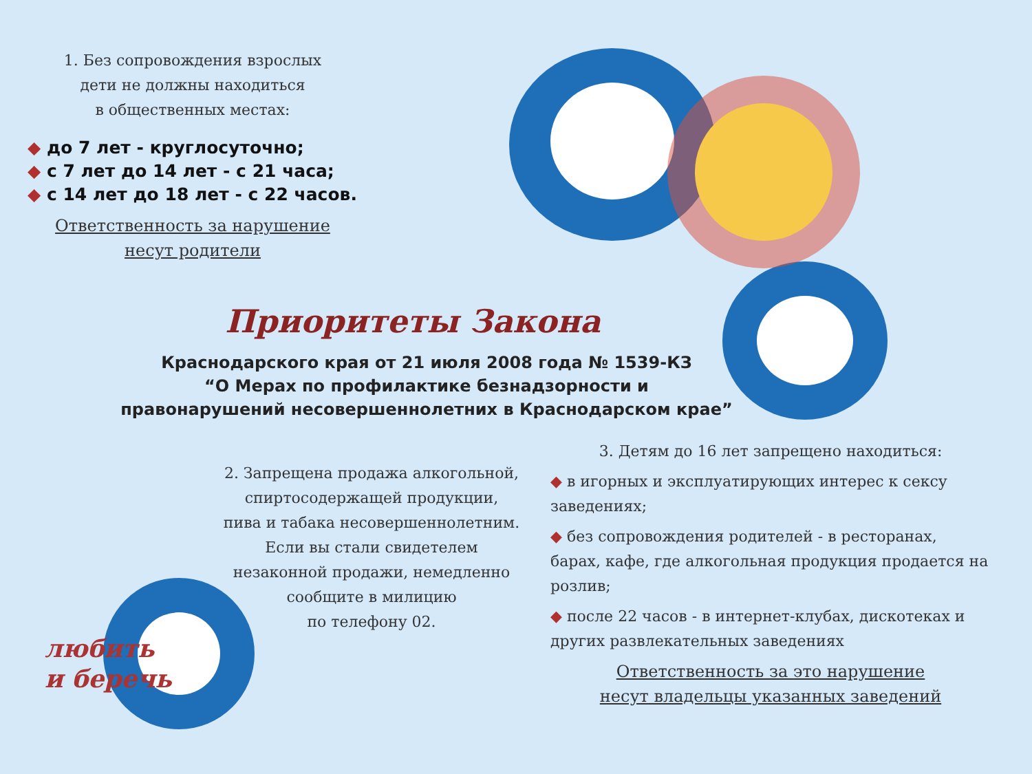1. Без сопровождения взрослых
дети не должны находиться
в общественных местах:
◆ до 7 лет - круглосуточно;
◆ с 7 лет до 14 лет - с 21 часа;
◆ с 14 лет до 18 лет - с 22 часов.
Ответственность за нарушение
несут родители
Приоритеты Закона
Краснодарского края от 21 июля 2008 года № 1539-КЗ
“О Мерах по профилактике безнадзорности и
правонарушений несовершеннолетних в Краснодарском крае”
2. Запрещена продажа алкогольной,
спиртосодержащей продукции,
пива и табака несовершеннолетним.
Если вы стали свидетелем
незаконной продажи, немедленно
сообщите в милицию
по телефону 02.
3. Детям до 16 лет запрещено находиться:
◆ в игорных и эксплуатирующих интерес к сексу заведениях;
◆ без сопровождения родителей - в ресторанах, барах, кафе, где алкогольная продукция продается на розлив;
◆ после 22 часов - в интернет-клубах, дискотеках и других развлекательных заведениях
Ответственность за это нарушение
несут владельцы указанных заведений
любить
и беречь